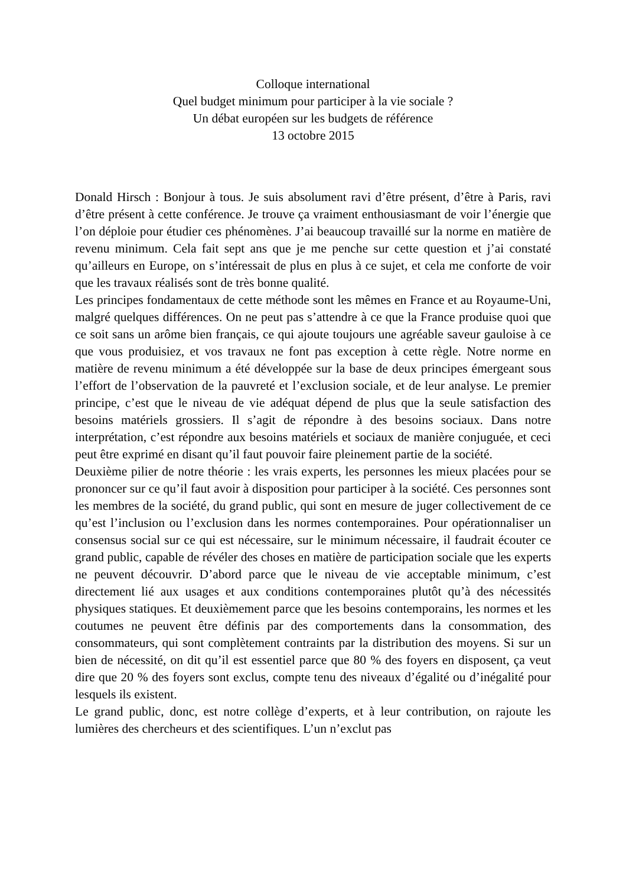Colloque international
Quel budget minimum pour participer à la vie sociale ?
Un débat européen sur les budgets de référence
13 octobre 2015
Donald Hirsch : Bonjour à tous. Je suis absolument ravi d’être présent, d’être à Paris, ravi d’être présent à cette conférence. Je trouve ça vraiment enthousiasmant de voir l’énergie que l’on déploie pour étudier ces phénomènes. J’ai beaucoup travaillé sur la norme en matière de revenu minimum. Cela fait sept ans que je me penche sur cette question et j’ai constaté qu’ailleurs en Europe, on s’intéressait de plus en plus à ce sujet, et cela me conforte de voir que les travaux réalisés sont de très bonne qualité.
Les principes fondamentaux de cette méthode sont les mêmes en France et au Royaume-Uni, malgré quelques différences. On ne peut pas s’attendre à ce que la France produise quoi que ce soit sans un arôme bien français, ce qui ajoute toujours une agréable saveur gauloise à ce que vous produisiez, et vos travaux ne font pas exception à cette règle. Notre norme en matière de revenu minimum a été développée sur la base de deux principes émergeant sous l’effort de l’observation de la pauvreté et l’exclusion sociale, et de leur analyse. Le premier principe, c’est que le niveau de vie adéquat dépend de plus que la seule satisfaction des besoins matériels grossiers. Il s’agit de répondre à des besoins sociaux. Dans notre interprétation, c’est répondre aux besoins matériels et sociaux de manière conjuguée, et ceci peut être exprimé en disant qu’il faut pouvoir faire pleinement partie de la société.
Deuxième pilier de notre théorie : les vrais experts, les personnes les mieux placées pour se prononcer sur ce qu’il faut avoir à disposition pour participer à la société. Ces personnes sont les membres de la société, du grand public, qui sont en mesure de juger collectivement de ce qu’est l’inclusion ou l’exclusion dans les normes contemporaines. Pour opérationnaliser un consensus social sur ce qui est nécessaire, sur le minimum nécessaire, il faudrait écouter ce grand public, capable de révéler des choses en matière de participation sociale que les experts ne peuvent découvrir. D’abord parce que le niveau de vie acceptable minimum, c’est directement lié aux usages et aux conditions contemporaines plutôt qu’à des nécessités physiques statiques. Et deuxièmement parce que les besoins contemporains, les normes et les coutumes ne peuvent être définis par des comportements dans la consommation, des consommateurs, qui sont complètement contraints par la distribution des moyens. Si sur un bien de nécessité, on dit qu’il est essentiel parce que 80 % des foyers en disposent, ça veut dire que 20 % des foyers sont exclus, compte tenu des niveaux d’égalité ou d’inégalité pour lesquels ils existent.
Le grand public, donc, est notre collège d’experts, et à leur contribution, on rajoute les lumières des chercheurs et des scientifiques. L’un n’exclut pas